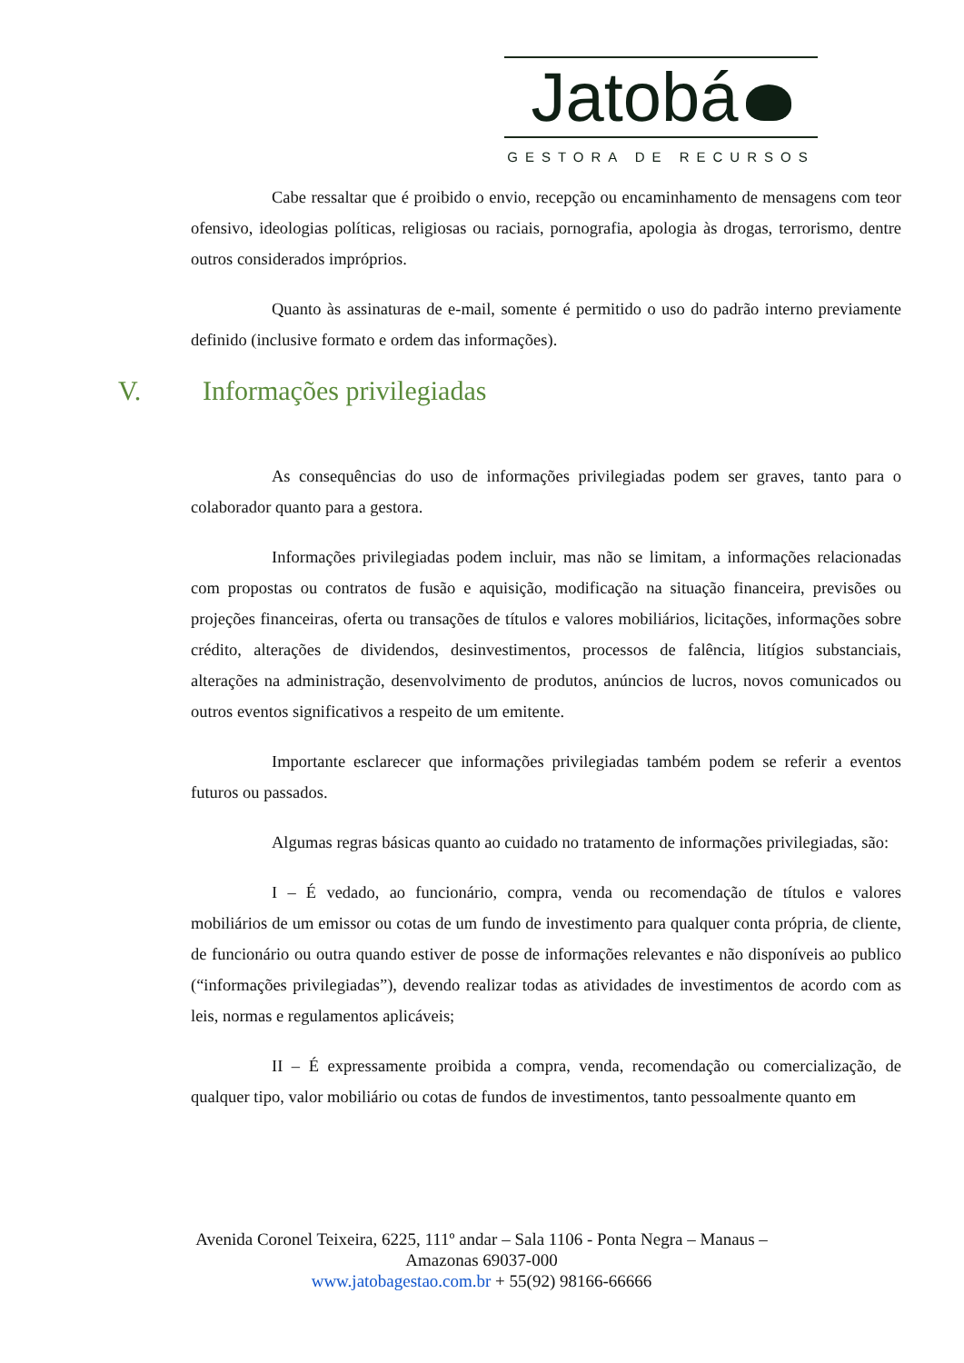Jatobá
GESTORA DE RECURSOS
Cabe ressaltar que é proibido o envio, recepção ou encaminhamento de mensagens com teor ofensivo, ideologias políticas, religiosas ou raciais, pornografia, apologia às drogas, terrorismo, dentre outros considerados impróprios.
Quanto às assinaturas de e-mail, somente é permitido o uso do padrão interno previamente definido (inclusive formato e ordem das informações).
V. Informações privilegiadas
As consequências do uso de informações privilegiadas podem ser graves, tanto para o colaborador quanto para a gestora.
Informações privilegiadas podem incluir, mas não se limitam, a informações relacionadas com propostas ou contratos de fusão e aquisição, modificação na situação financeira, previsões ou projeções financeiras, oferta ou transações de títulos e valores mobiliários, licitações, informações sobre crédito, alterações de dividendos, desinvestimentos, processos de falência, litígios substanciais, alterações na administração, desenvolvimento de produtos, anúncios de lucros, novos comunicados ou outros eventos significativos a respeito de um emitente.
Importante esclarecer que informações privilegiadas também podem se referir a eventos futuros ou passados.
Algumas regras básicas quanto ao cuidado no tratamento de informações privilegiadas, são:
I – É vedado, ao funcionário, compra, venda ou recomendação de títulos e valores mobiliários de um emissor ou cotas de um fundo de investimento para qualquer conta própria, de cliente, de funcionário ou outra quando estiver de posse de informações relevantes e não disponíveis ao publico (“informações privilegiadas”), devendo realizar todas as atividades de investimentos de acordo com as leis, normas e regulamentos aplicáveis;
II – É expressamente proibida a compra, venda, recomendação ou comercialização, de qualquer tipo, valor mobiliário ou cotas de fundos de investimentos, tanto pessoalmente quanto em
Avenida Coronel Teixeira, 6225, 111º andar – Sala 1106 - Ponta Negra – Manaus – Amazonas 69037-000
www.jatobagestao.com.br + 55(92) 98166-66666